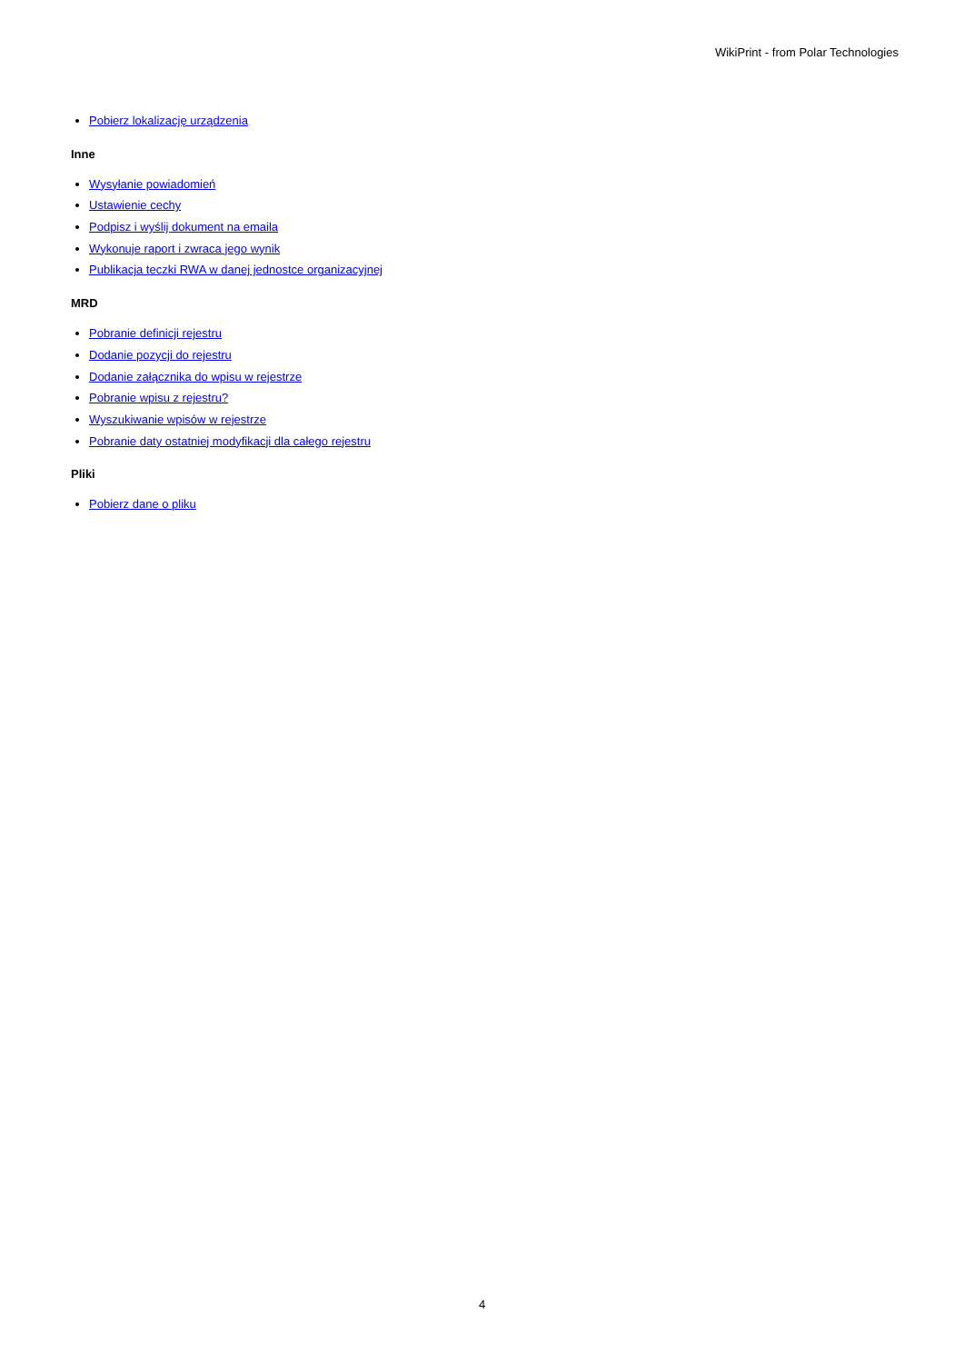WikiPrint - from Polar Technologies
Pobierz lokalizację urządzenia
Inne
Wysyłanie powiadomień
Ustawienie cechy
Podpisz i wyślij dokument na emaila
Wykonuje raport i zwraca jego wynik
Publikacja teczki RWA w danej jednostce organizacyjnej
MRD
Pobranie definicji rejestru
Dodanie pozycji do rejestru
Dodanie załącznika do wpisu w rejestrze
Pobranie wpisu z rejestru?
Wyszukiwanie wpisów w rejestrze
Pobranie daty ostatniej modyfikacji dla całego rejestru
Pliki
Pobierz dane o pliku
4